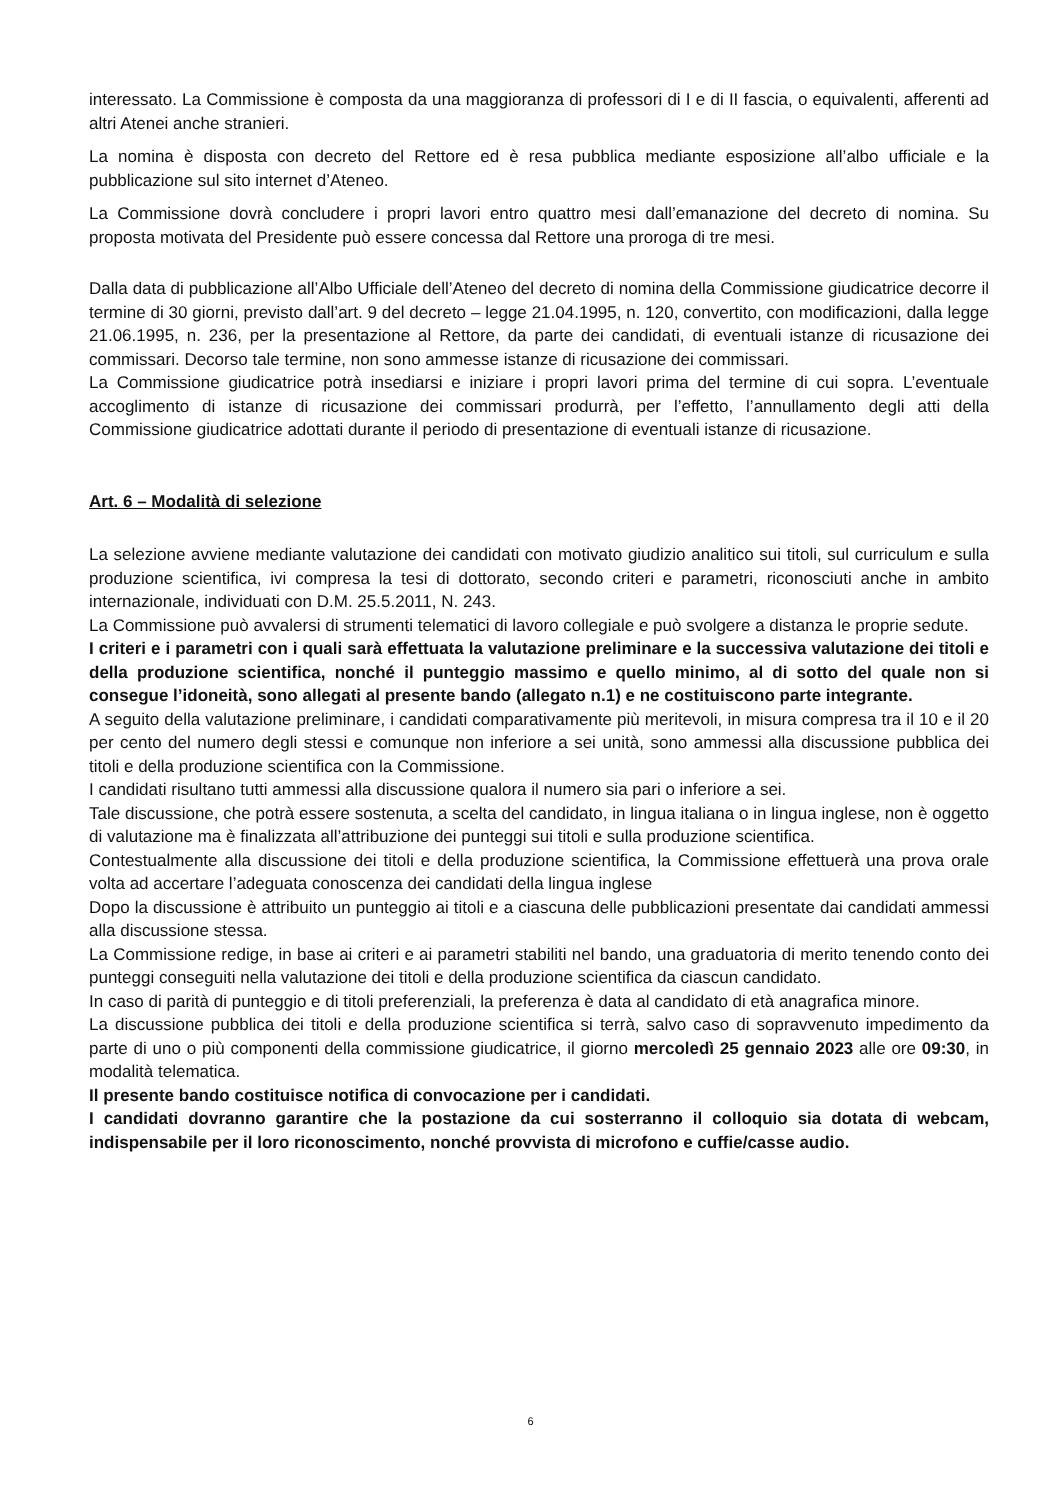interessato. La Commissione è composta da una maggioranza di professori di I e di II fascia, o equivalenti, afferenti ad altri Atenei anche stranieri.
La nomina è disposta con decreto del Rettore ed è resa pubblica mediante esposizione all’albo ufficiale e la pubblicazione sul sito internet d’Ateneo.
La Commissione dovrà concludere i propri lavori entro quattro mesi dall’emanazione del decreto di nomina. Su proposta motivata del Presidente può essere concessa dal Rettore una proroga di tre mesi.
Dalla data di pubblicazione all’Albo Ufficiale dell’Ateneo del decreto di nomina della Commissione giudicatrice decorre il termine di 30 giorni, previsto dall’art. 9 del decreto – legge 21.04.1995, n. 120, convertito, con modificazioni, dalla legge 21.06.1995, n. 236, per la presentazione al Rettore, da parte dei candidati, di eventuali istanze di ricusazione dei commissari. Decorso tale termine, non sono ammesse istanze di ricusazione dei commissari.
La Commissione giudicatrice potrà insediarsi e iniziare i propri lavori prima del termine di cui sopra. L’eventuale accoglimento di istanze di ricusazione dei commissari produrrà, per l’effetto, l’annullamento degli atti della Commissione giudicatrice adottati durante il periodo di presentazione di eventuali istanze di ricusazione.
Art. 6 – Modalità di selezione
La selezione avviene mediante valutazione dei candidati con motivato giudizio analitico sui titoli, sul curriculum e sulla produzione scientifica, ivi compresa la tesi di dottorato, secondo criteri e parametri, riconosciuti anche in ambito internazionale, individuati con D.M. 25.5.2011, N. 243.
La Commissione può avvalersi di strumenti telematici di lavoro collegiale e può svolgere a distanza le proprie sedute.
I criteri e i parametri con i quali sarà effettuata la valutazione preliminare e la successiva valutazione dei titoli e della produzione scientifica, nonché il punteggio massimo e quello minimo, al di sotto del quale non si consegue l’idoneità, sono allegati al presente bando (allegato n.1) e ne costituiscono parte integrante.
A seguito della valutazione preliminare, i candidati comparativamente più meritevoli, in misura compresa tra il 10 e il 20 per cento del numero degli stessi e comunque non inferiore a sei unità, sono ammessi alla discussione pubblica dei titoli e della produzione scientifica con la Commissione.
I candidati risultano tutti ammessi alla discussione qualora il numero sia pari o inferiore a sei.
Tale discussione, che potrà essere sostenuta, a scelta del candidato, in lingua italiana o in lingua inglese, non è oggetto di valutazione ma è finalizzata all’attribuzione dei punteggi sui titoli e sulla produzione scientifica.
Contestualmente alla discussione dei titoli e della produzione scientifica, la Commissione effettuerà una prova orale volta ad accertare l’adeguata conoscenza dei candidati della lingua inglese
Dopo la discussione è attribuito un punteggio ai titoli e a ciascuna delle pubblicazioni presentate dai candidati ammessi alla discussione stessa.
La Commissione redige, in base ai criteri e ai parametri stabiliti nel bando, una graduatoria di merito tenendo conto dei punteggi conseguiti nella valutazione dei titoli e della produzione scientifica da ciascun candidato.
In caso di parità di punteggio e di titoli preferenziali, la preferenza è data al candidato di età anagrafica minore.
La discussione pubblica dei titoli e della produzione scientifica si terrà, salvo caso di sopravvenuto impedimento da parte di uno o più componenti della commissione giudicatrice, il giorno mercoledì 25 gennaio 2023 alle ore 09:30, in modalità telematica.
Il presente bando costituisce notifica di convocazione per i candidati.
I candidati dovranno garantire che la postazione da cui sosterranno il colloquio sia dotata di webcam, indispensabile per il loro riconoscimento, nonché provvista di microfono e cuffie/casse audio.
6